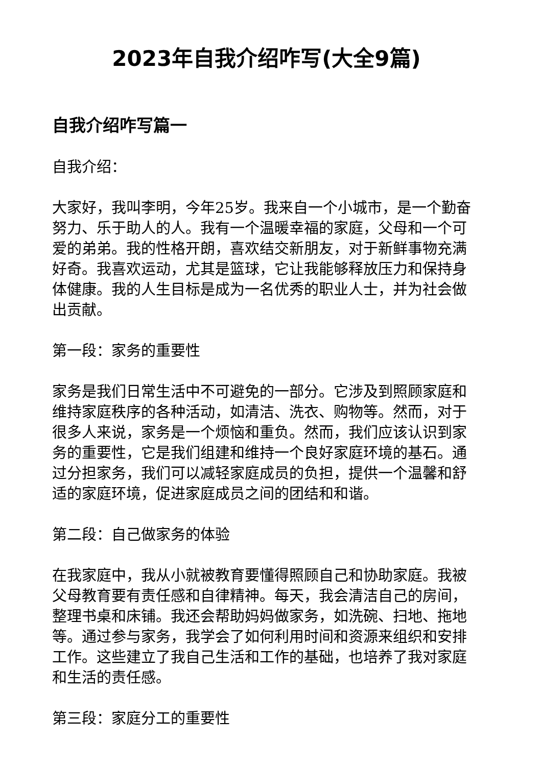2023年自我介绍咋写(大全9篇)
自我介绍咋写篇一
自我介绍：
大家好，我叫李明，今年25岁。我来自一个小城市，是一个勤奋努力、乐于助人的人。我有一个温暖幸福的家庭，父母和一个可爱的弟弟。我的性格开朗，喜欢结交新朋友，对于新鲜事物充满好奇。我喜欢运动，尤其是篮球，它让我能够释放压力和保持身体健康。我的人生目标是成为一名优秀的职业人士，并为社会做出贡献。
第一段：家务的重要性
家务是我们日常生活中不可避免的一部分。它涉及到照顾家庭和维持家庭秩序的各种活动，如清洁、洗衣、购物等。然而，对于很多人来说，家务是一个烦恼和重负。然而，我们应该认识到家务的重要性，它是我们组建和维持一个良好家庭环境的基石。通过分担家务，我们可以减轻家庭成员的负担，提供一个温馨和舒适的家庭环境，促进家庭成员之间的团结和和谐。
第二段：自己做家务的体验
在我家庭中，我从小就被教育要懂得照顾自己和协助家庭。我被父母教育要有责任感和自律精神。每天，我会清洁自己的房间，整理书桌和床铺。我还会帮助妈妈做家务，如洗碗、扫地、拖地等。通过参与家务，我学会了如何利用时间和资源来组织和安排工作。这些建立了我自己生活和工作的基础，也培养了我对家庭和生活的责任感。
第三段：家庭分工的重要性